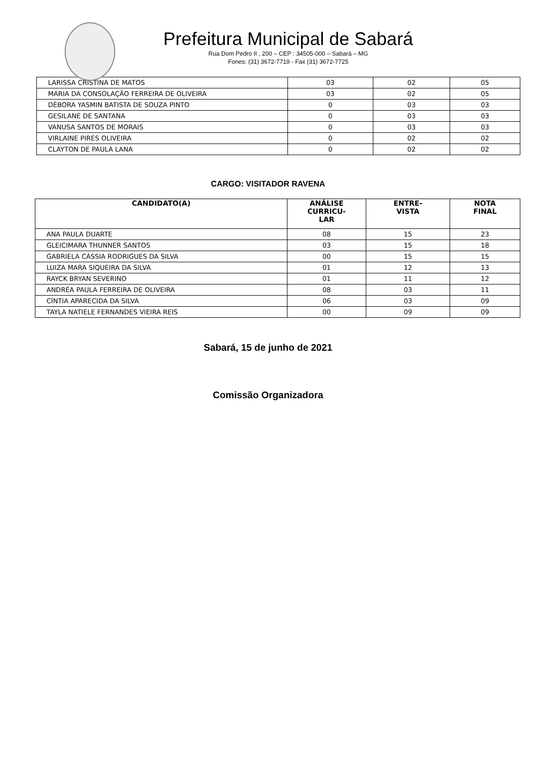Prefeitura Municipal de Sabará
Rua Dom Pedro II , 200 – CEP : 34505-000 – Sabará – MG
Fones: (31) 3672-7719 - Fax (31) 3672-7725
| LARISSA CRISTINA DE MATOS | 03 | 02 | 05 |
| MARIA DA CONSOLAÇÃO FERREIRA DE OLIVEIRA | 03 | 02 | 05 |
| DÉBORA YASMIN BATISTA DE SOUZA PINTO | 0 | 03 | 03 |
| GESILANE DE SANTANA | 0 | 03 | 03 |
| VANUSA SANTOS DE MORAIS | 0 | 03 | 03 |
| VIRLAINE PIRES OLIVEIRA | 0 | 02 | 02 |
| CLAYTON DE PAULA LANA | 0 | 02 | 02 |
CARGO: VISITADOR RAVENA
| CANDIDATO(A) | ANÁLISE CURRICU- LAR | ENTRE- VISTA | NOTA FINAL |
| --- | --- | --- | --- |
| ANA PAULA DUARTE | 08 | 15 | 23 |
| GLEICIMARA THUNNER SANTOS | 03 | 15 | 18 |
| GABRIELA CÁSSIA RODRIGUES DA SILVA | 00 | 15 | 15 |
| LUIZA MARA SIQUEIRA DA SILVA | 01 | 12 | 13 |
| RAYCK BRYAN SEVERINO | 01 | 11 | 12 |
| ANDRÉA PAULA FERREIRA DE OLIVEIRA | 08 | 03 | 11 |
| CÍNTIA APARECIDA DA SILVA | 06 | 03 | 09 |
| TAYLA NATIELE FERNANDES VIEIRA REIS | 00 | 09 | 09 |
Sabará, 15 de junho de 2021
Comissão Organizadora